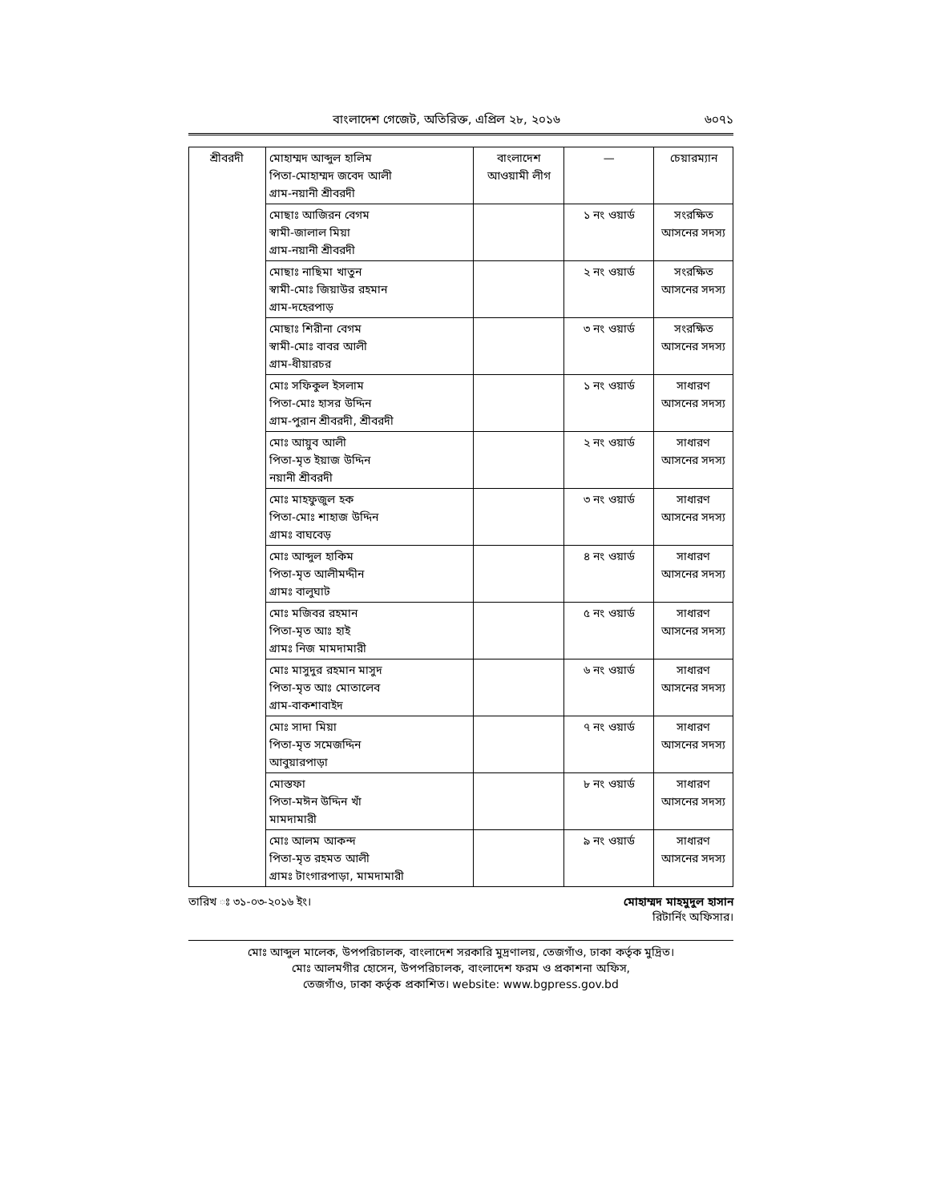বাংলাদেশ গেজেট, অতিরিক্ত, এপ্রিল ২৮, ২০১৬ ৬০৭১
| শ্রীবরদী | মোহাম্মদ আব্দুল হালিম পিতা-মোহাম্মদ জবেদ আলী গ্রাম-নয়ানী শ্রীবরদী | বাংলাদেশ আওয়ামী লীগ | — | চেয়ারম্যান |
| | মোছাঃ আজিরন বেগম স্বামী-জালাল মিয়া গ্রাম-নয়ানী শ্রীবরদী | | ১ নং ওয়ার্ড | সংরক্ষিত আসনের সদস্য |
| | মোছাঃ নাছিমা খাতুন স্বামী-মোঃ জিয়াউর রহমান গ্রাম-দহেরপাড় | | ২ নং ওয়ার্ড | সংরক্ষিত আসনের সদস্য |
| | মোছাঃ শিরীনা বেগম স্বামী-মোঃ বাবর আলী গ্রাম-ধীয়ারচর | | ৩ নং ওয়ার্ড | সংরক্ষিত আসনের সদস্য |
| | মোঃ সফিকুল ইসলাম পিতা-মোঃ হাসর উদ্দিন গ্রাম-পুরান শ্রীবরদী, শ্রীবরদী | | ১ নং ওয়ার্ড | সাধারণ আসনের সদস্য |
| | মোঃ আয়ুব আলী পিতা-মৃত ইয়াজ উদ্দিন নয়ানী শ্রীবরদী | | ২ নং ওয়ার্ড | সাধারণ আসনের সদস্য |
| | মোঃ মাহফুজুল হক পিতা-মোঃ শাহাজ উদ্দিন গ্রামঃ বাঘবেড় | | ৩ নং ওয়ার্ড | সাধারণ আসনের সদস্য |
| | মোঃ আব্দুল হাকিম পিতা-মৃত আলীমদ্দীন গ্রামঃ বালুঘাট | | ৪ নং ওয়ার্ড | সাধারণ আসনের সদস্য |
| | মোঃ মজিবর রহমান পিতা-মৃত আঃ হাই গ্রামঃ নিজ মামদামারী | | ৫ নং ওয়ার্ড | সাধারণ আসনের সদস্য |
| | মোঃ মাসুদুর রহমান মাসুদ পিতা-মৃত আঃ মোতালেব গ্রাম-বাকশাবাইদ | | ৬ নং ওয়ার্ড | সাধারণ আসনের সদস্য |
| | মোঃ সাদা মিয়া পিতা-মৃত সমেজদ্দিন আবুয়ারপাড়া | | ৭ নং ওয়ার্ড | সাধারণ আসনের সদস্য |
| | মোস্তফা পিতা-মঈন উদ্দিন খাঁ মামদামারী | | ৮ নং ওয়ার্ড | সাধারণ আসনের সদস্য |
| | মোঃ আলম আকন্দ পিতা-মৃত রহমত আলী গ্রামঃ টাংগারপাড়া, মামদামারী | | ৯ নং ওয়ার্ড | সাধারণ আসনের সদস্য |
তারিখ ঃ ৩১-০৩-২০১৬ ইং। মোহাম্মদ মাহমুদুল হাসান
রিটার্নিং অফিসার।
মোঃ আব্দুল মালেক, উপপরিচালক, বাংলাদেশ সরকারি মুদ্রণালয়, তেজগাঁও, ঢাকা কর্তৃক মুদ্রিত।
মোঃ আলমগীর হোসেন, উপপরিচালক, বাংলাদেশ ফরম ও প্রকাশনা অফিস,
তেজগাঁও, ঢাকা কর্তৃক প্রকাশিত। website: www.bgpress.gov.bd